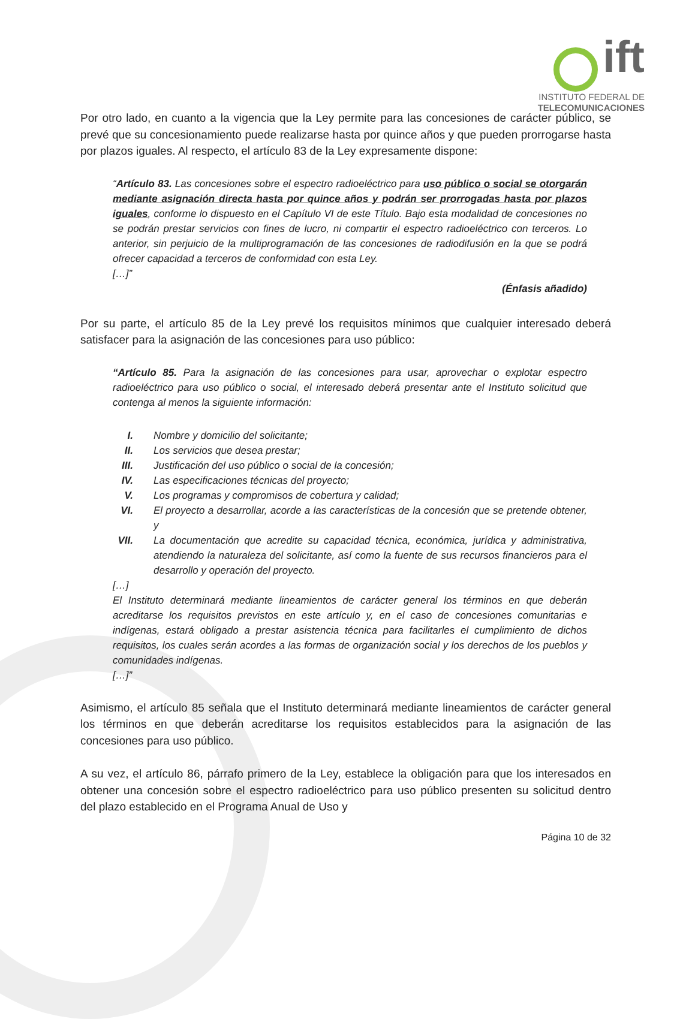ift
INSTITUTO FEDERAL DE
TELECOMUNICACIONES
Por otro lado, en cuanto a la vigencia que la Ley permite para las concesiones de carácter público, se prevé que su concesionamiento puede realizarse hasta por quince años y que pueden prorrogarse hasta por plazos iguales. Al respecto, el artículo 83 de la Ley expresamente dispone:
“Artículo 83. Las concesiones sobre el espectro radioeléctrico para uso público o social se otorgarán mediante asignación directa hasta por quince años y podrán ser prorrogadas hasta por plazos iguales, conforme lo dispuesto en el Capítulo VI de este Título. Bajo esta modalidad de concesiones no se podrán prestar servicios con fines de lucro, ni compartir el espectro radioeléctrico con terceros. Lo anterior, sin perjuicio de la multiprogramación de las concesiones de radiodifusión en la que se podrá ofrecer capacidad a terceros de conformidad con esta Ley.
[…]”
(Énfasis añadido)
Por su parte, el artículo 85 de la Ley prevé los requisitos mínimos que cualquier interesado deberá satisfacer para la asignación de las concesiones para uso público:
“Artículo 85. Para la asignación de las concesiones para usar, aprovechar o explotar espectro radioeléctrico para uso público o social, el interesado deberá presentar ante el Instituto solicitud que contenga al menos la siguiente información:
I. Nombre y domicilio del solicitante;
II. Los servicios que desea prestar;
III. Justificación del uso público o social de la concesión;
IV. Las especificaciones técnicas del proyecto;
V. Los programas y compromisos de cobertura y calidad;
VI. El proyecto a desarrollar, acorde a las características de la concesión que se pretende obtener, y
VII. La documentación que acredite su capacidad técnica, económica, jurídica y administrativa, atendiendo la naturaleza del solicitante, así como la fuente de sus recursos financieros para el desarrollo y operación del proyecto.
[…]
El Instituto determinará mediante lineamientos de carácter general los términos en que deberán acreditarse los requisitos previstos en este artículo y, en el caso de concesiones comunitarias e indígenas, estará obligado a prestar asistencia técnica para facilitarles el cumplimiento de dichos requisitos, los cuales serán acordes a las formas de organización social y los derechos de los pueblos y comunidades indígenas.
[…]”
Asimismo, el artículo 85 señala que el Instituto determinará mediante lineamientos de carácter general los términos en que deberán acreditarse los requisitos establecidos para la asignación de las concesiones para uso público.
A su vez, el artículo 86, párrafo primero de la Ley, establece la obligación para que los interesados en obtener una concesión sobre el espectro radioeléctrico para uso público presenten su solicitud dentro del plazo establecido en el Programa Anual de Uso y
Página 10 de 32